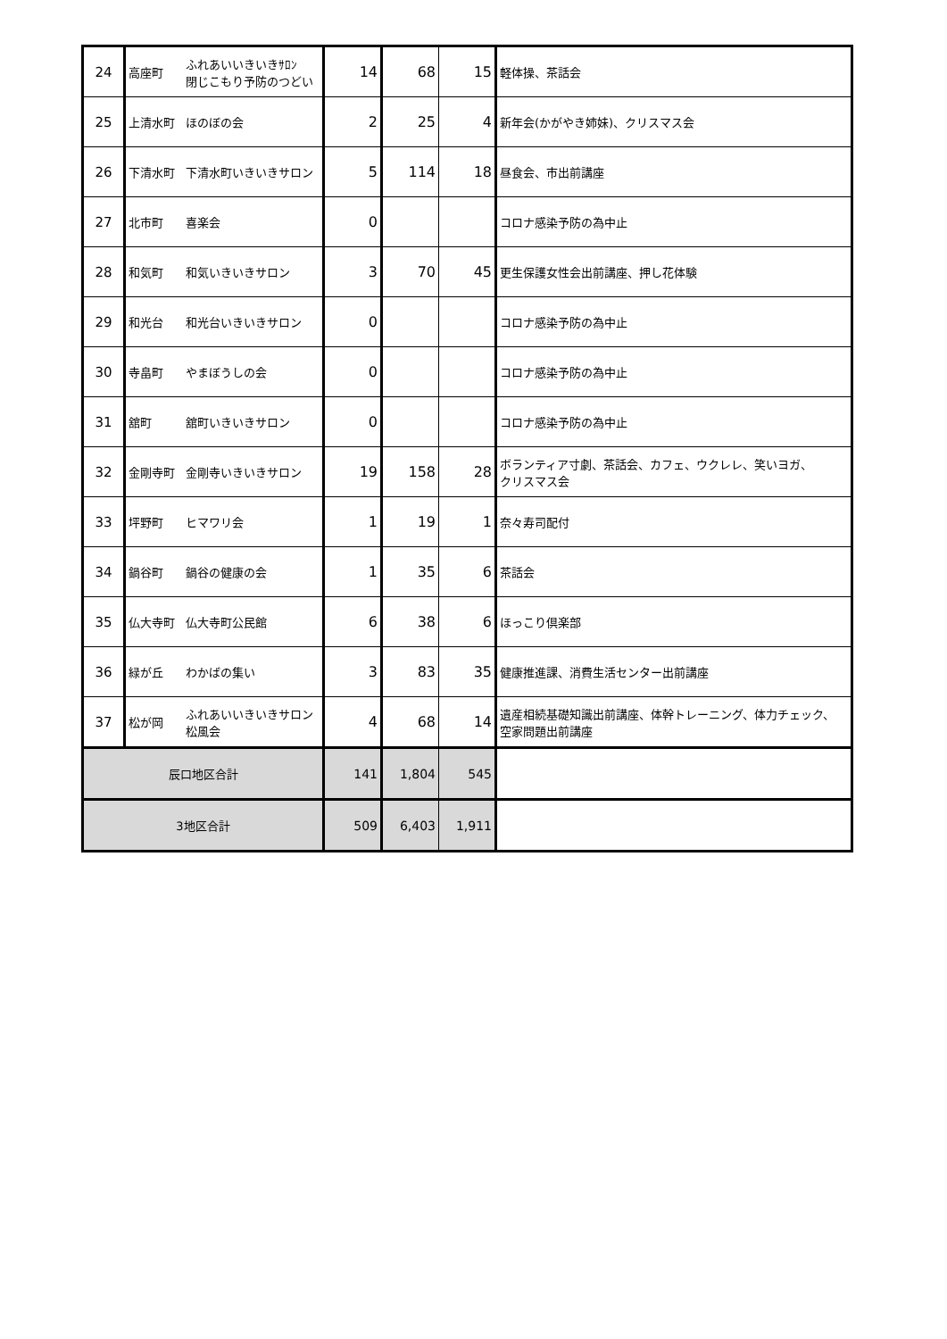| 24 | 高座町 | ふれあいいきいきｻﾛﾝ 閉じこもり予防のつどい | 14 | 68 | 15 | 軽体操、茶話会 |
| 25 | 上清水町 | ほのぼの会 | 2 | 25 | 4 | 新年会(かがやき姉妹)、クリスマス会 |
| 26 | 下清水町 | 下清水町いきいきサロン | 5 | 114 | 18 | 昼食会、市出前講座 |
| 27 | 北市町 | 喜楽会 | 0 | | | コロナ感染予防の為中止 |
| 28 | 和気町 | 和気いきいきサロン | 3 | 70 | 45 | 更生保護女性会出前講座、押し花体験 |
| 29 | 和光台 | 和光台いきいきサロン | 0 | | | コロナ感染予防の為中止 |
| 30 | 寺畠町 | やまぼうしの会 | 0 | | | コロナ感染予防の為中止 |
| 31 | 舘町 | 舘町いきいきサロン | 0 | | | コロナ感染予防の為中止 |
| 32 | 金剛寺町 | 金剛寺いきいきサロン | 19 | 158 | 28 | ボランティア寸劇、茶話会、カフェ、ウクレレ、笑いヨガ、 クリスマス会 |
| 33 | 坪野町 | ヒマワリ会 | 1 | 19 | 1 | 奈々寿司配付 |
| 34 | 鍋谷町 | 鍋谷の健康の会 | 1 | 35 | 6 | 茶話会 |
| 35 | 仏大寺町 | 仏大寺町公民館 | 6 | 38 | 6 | ほっこり倶楽部 |
| 36 | 緑が丘 | わかばの集い | 3 | 83 | 35 | 健康推進課、消費生活センター出前講座 |
| 37 | 松が岡 | ふれあいいきいきサロン 松風会 | 4 | 68 | 14 | 遺産相続基礎知識出前講座、体幹トレーニング、体力チェック、 空家問題出前講座 |
| 辰口地区合計 | | | 141 | 1,804 | 545 | |
| 3地区合計 | | | 509 | 6,403 | 1,911 | |